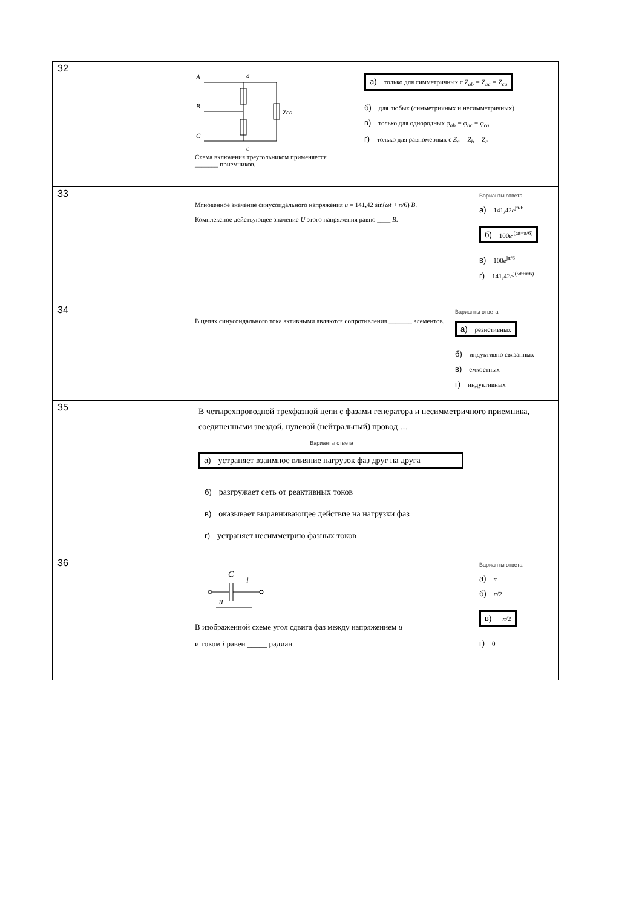| 32 | A B C a c Zca Схема включения треугольником применяется _______ приемников. а) только для симметричных с Z<sub>ab</sub> = Z<sub>bc</sub> = Z<sub>ca</sub> б) для любых (симметричных и несимметричных) в) только для однородных φ<sub>ab</sub> = φ<sub>bc</sub> = φ<sub>ca</sub> г) только для равномерных с Z<sub>a</sub> = Z<sub>b</sub> = Z<sub>c</sub> |
| 33 | Мгновенное значение синусоидального напряжения u = 141,42 sin( ωt + π/6) B . Комплексное действующее значение U этого напряжения равно ____ B . Варианты ответа а) 141,42 e<sup>jπ/6</sup> б) 100 e<sup>j(ωt+π/6)</sup> в) 100 e<sup>jπ/6</sup> г) 141,42 e<sup>j(ωt+π/6)</sup> |
| 34 | В цепях синусоидального тока активными являются сопротивления _______ элементов. Варианты ответа а) резистивных б) индуктивно связанных в) емкостных г) индуктивных |
| 35 | В четырехпроводной трехфазной цепи с фазами генератора и несимметричного приемника, соединенными звездой, нулевой (нейтральный) провод … Варианты ответа а) устраняет взаимное влияние нагрузок фаз друг на друга б) разгружает сеть от реактивных токов в) оказывает выравнивающее действие на нагрузки фаз г) устраняет несимметрию фазных токов |
| 36 | C i u В изображенной схеме угол сдвига фаз между напряжением u и током i равен _____ радиан. Варианты ответа а) π б) π /2 в) − π /2 г) 0 |